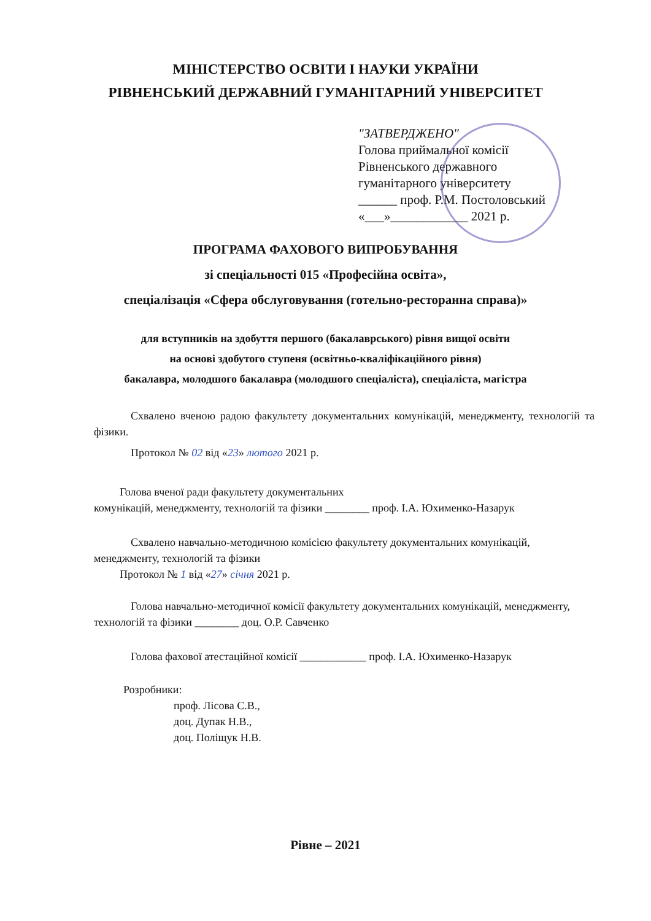МІНІСТЕРСТВО ОСВІТИ І НАУКИ УКРАЇНИ
РІВНЕНСЬКИЙ ДЕРЖАВНИЙ ГУМАНІТАРНИЙ УНІВЕРСИТЕТ
"ЗАТВЕРДЖЕНО"
Голова приймальної комісії
Рівненського державного
гуманітарного університету
______ проф. Р.М. Постоловський
«___»____________ 2021 р.
ПРОГРАМА ФАХОВОГО ВИПРОБУВАННЯ
зі спеціальності 015 «Професійна освіта»,
спеціалізація «Сфера обслуговування (готельно-ресторанна справа)»
для вступників на здобуття першого (бакалаврського) рівня вищої освіти
на основі здобутого ступеня (освітньо-кваліфікаційного рівня)
бакалавра, молодшого бакалавра (молодшого спеціаліста), спеціаліста, магістра
Схвалено вченою радою факультету документальних комунікацій, менеджменту, технологій та фізики.
Протокол № 02 від «23» лютого 2021 р.
Голова вченої ради факультету документальних
комунікацій, менеджменту, технологій та фізики ________ проф. І.А. Юхименко-Назарук
Схвалено навчально-методичною комісією факультету документальних комунікацій, менеджменту, технологій та фізики
Протокол № 1 від «27» січня 2021 р.
Голова навчально-методичної комісії факультету документальних комунікацій, менеджменту, технологій та фізики ________ доц. О.Р. Савченко
Голова фахової атестаційної комісії ____________ проф. І.А. Юхименко-Назарук
Розробники:
проф. Лісова С.В.,
доц. Дупак Н.В.,
доц. Поліщук Н.В.
Рівне – 2021